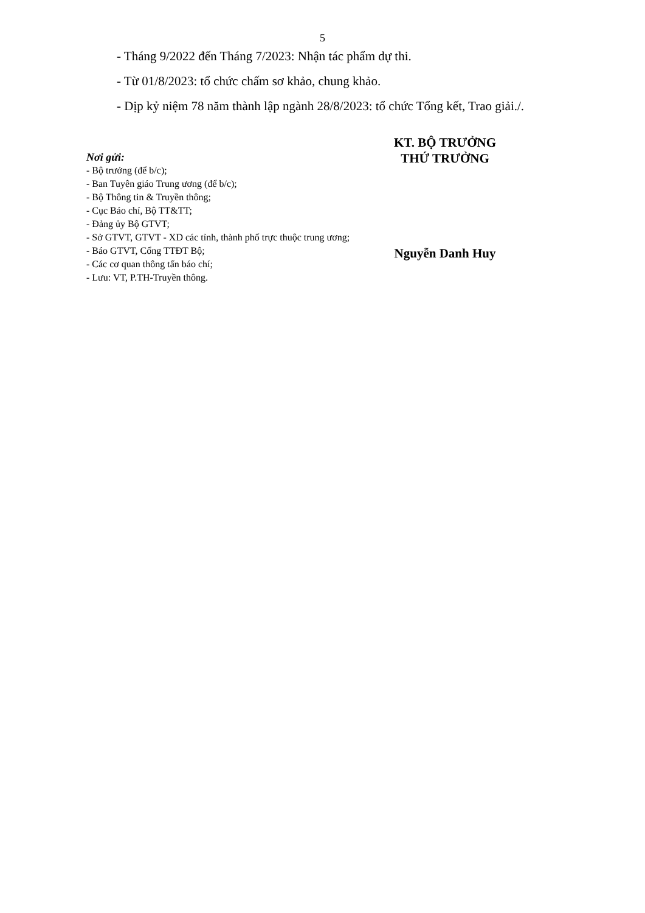5
- Tháng 9/2022 đến Tháng 7/2023: Nhận tác phẩm dự thi.
- Từ 01/8/2023: tổ chức chấm sơ khảo, chung khảo.
- Dịp kỷ niệm 78 năm thành lập ngành 28/8/2023: tổ chức Tổng kết, Trao giải./.
Nơi gửi:
- Bộ trưởng (để b/c);
- Ban Tuyên giáo Trung ương (để b/c);
- Bộ Thông tin & Truyền thông;
- Cục Báo chí, Bộ TT&TT;
- Đảng ủy Bộ GTVT;
- Sở GTVT, GTVT - XD các tỉnh, thành phố trực thuộc trung ương;
- Báo GTVT, Cổng TTĐT Bộ;
- Các cơ quan thông tấn báo chí;
- Lưu: VT, P.TH-Truyền thông.
KT. BỘ TRƯỞNG
THỨ TRƯỞNG
Nguyễn Danh Huy